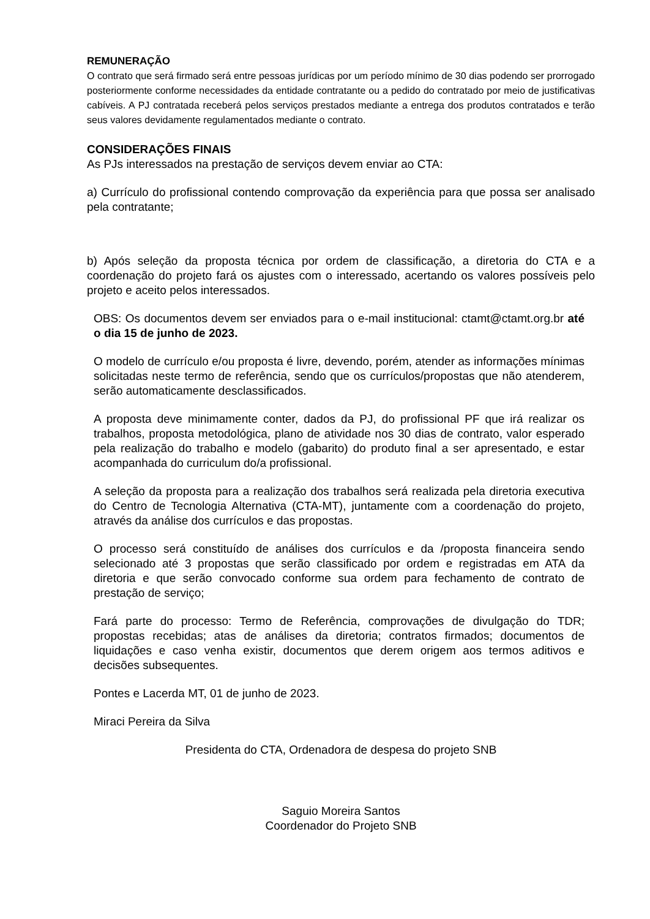REMUNERAÇÃO
O contrato que será firmado será entre pessoas jurídicas por um período mínimo de 30 dias podendo ser prorrogado posteriormente conforme necessidades da entidade contratante ou a pedido do contratado por meio de justificativas cabíveis. A PJ contratada receberá pelos serviços prestados mediante a entrega dos produtos contratados e terão seus valores devidamente regulamentados mediante o contrato.
CONSIDERAÇÕES FINAIS
As PJs interessados na prestação de serviços devem enviar ao CTA:
a) Currículo do profissional contendo comprovação da experiência para que possa ser analisado pela contratante;
b) Após seleção da proposta técnica por ordem de classificação, a diretoria do CTA e a coordenação do projeto fará os ajustes com o interessado, acertando os valores possíveis pelo projeto e aceito pelos interessados.
OBS: Os documentos devem ser enviados para o e-mail institucional: ctamt@ctamt.org.br até o dia 15 de junho de 2023.
O modelo de currículo e/ou proposta é livre, devendo, porém, atender as informações mínimas solicitadas neste termo de referência, sendo que os currículos/propostas que não atenderem, serão automaticamente desclassificados.
A proposta deve minimamente conter, dados da PJ, do profissional PF que irá realizar os trabalhos, proposta metodológica, plano de atividade nos 30 dias de contrato, valor esperado pela realização do trabalho e modelo (gabarito) do produto final a ser apresentado, e estar acompanhada do curriculum do/a profissional.
A seleção da proposta para a realização dos trabalhos será realizada pela diretoria executiva do Centro de Tecnologia Alternativa (CTA-MT), juntamente com a coordenação do projeto, através da análise dos currículos e das propostas.
O processo será constituído de análises dos currículos e da /proposta financeira sendo selecionado até 3 propostas que serão classificado por ordem e registradas em ATA da diretoria e que serão convocado conforme sua ordem para fechamento de contrato de prestação de serviço;
Fará parte do processo: Termo de Referência, comprovações de divulgação do TDR; propostas recebidas; atas de análises da diretoria; contratos firmados; documentos de liquidações e caso venha existir, documentos que derem origem aos termos aditivos e decisões subsequentes.
Pontes e Lacerda MT, 01 de junho de 2023.
Miraci Pereira da Silva
Presidenta do CTA, Ordenadora de despesa do projeto SNB
Saguio Moreira Santos
Coordenador do Projeto SNB